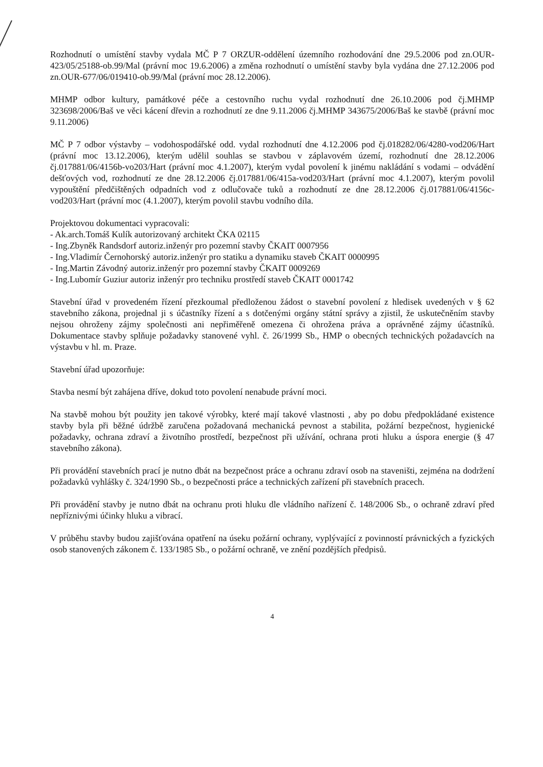Rozhodnutí o umístění stavby vydala MČ P 7 ORZUR-oddělení územního rozhodování dne 29.5.2006 pod zn.OUR-423/05/25188-ob.99/Mal (právní moc 19.6.2006) a změna rozhodnutí o umístění stavby byla vydána dne 27.12.2006 pod zn.OUR-677/06/019410-ob.99/Mal (právní moc 28.12.2006).
MHMP odbor kultury, památkové péče a cestovního ruchu vydal rozhodnutí dne 26.10.2006 pod čj.MHMP 323698/2006/Baš ve věci kácení dřevin a rozhodnutí ze dne 9.11.2006 čj.MHMP 343675/2006/Baš ke stavbě (právní moc 9.11.2006)
MČ P 7 odbor výstavby – vodohospodářské odd. vydal rozhodnutí dne 4.12.2006 pod čj.018282/06/4280-vod206/Hart (právní moc 13.12.2006), kterým udělil souhlas se stavbou v záplavovém území, rozhodnutí dne 28.12.2006 čj.017881/06/4156b-vo203/Hart (právní moc 4.1.2007), kterým vydal povolení k jinému nakládání s vodami – odvádění dešťových vod, rozhodnutí ze dne 28.12.2006 čj.017881/06/415a-vod203/Hart (právní moc 4.1.2007), kterým povolil vypouštění předčištěných odpadních vod z odlučovače tuků a rozhodnutí ze dne 28.12.2006 čj.017881/06/4156c-vod203/Hart (právní moc (4.1.2007), kterým povolil stavbu vodního díla.
Projektovou dokumentaci vypracovali:
- Ak.arch.Tomáš Kulík autorizovaný architekt ČKA 02115
- Ing.Zbyněk Randsdorf autoriz.inženýr pro pozemní stavby ČKAIT 0007956
- Ing.Vladimír Černohorský autoriz.inženýr pro statiku a dynamiku staveb ČKAIT 0000995
- Ing.Martin Závodný autoriz.inženýr pro pozemní stavby ČKAIT 0009269
- Ing.Lubomír Guziur autoriz inženýr pro techniku prostředí staveb ČKAIT 0001742
Stavební úřad v provedeném řízení přezkoumal předloženou žádost o stavební povolení z hledisek uvedených v § 62 stavebního zákona, projednal ji s účastníky řízení a s dotčenými orgány státní správy a zjistil, že uskutečněním stavby nejsou ohroženy zájmy společnosti ani nepřiměřeně omezena či ohrožena práva a oprávněné zájmy účastníků. Dokumentace stavby splňuje požadavky stanovené vyhl. č. 26/1999 Sb., HMP o obecných technických požadavcích na výstavbu v hl. m. Praze.
Stavební úřad upozorňuje:
Stavba nesmí být zahájena dříve, dokud toto povolení nenabude právní moci.
Na stavbě mohou být použity jen takové výrobky, které mají takové vlastnosti , aby po dobu předpokládané existence stavby byla při běžné údržbě zaručena požadovaná mechanická pevnost a stabilita, požární bezpečnost, hygienické požadavky, ochrana zdraví a životního prostředí, bezpečnost při užívání, ochrana proti hluku a úspora energie (§ 47 stavebního zákona).
Při provádění stavebních prací je nutno dbát na bezpečnost práce a ochranu zdraví osob na staveništi, zejména na dodržení požadavků vyhlášky č. 324/1990 Sb., o bezpečnosti práce a technických zařízení při stavebních pracech.
Při provádění stavby je nutno dbát na ochranu proti hluku dle vládního nařízení č. 148/2006 Sb., o ochraně zdraví před nepříznivými účinky hluku a vibrací.
V průběhu stavby budou zajišťována opatření na úseku požární ochrany, vyplývající z povinností právnických a fyzických osob stanovených zákonem č. 133/1985 Sb., o požární ochraně, ve znění pozdějších předpisů.
4